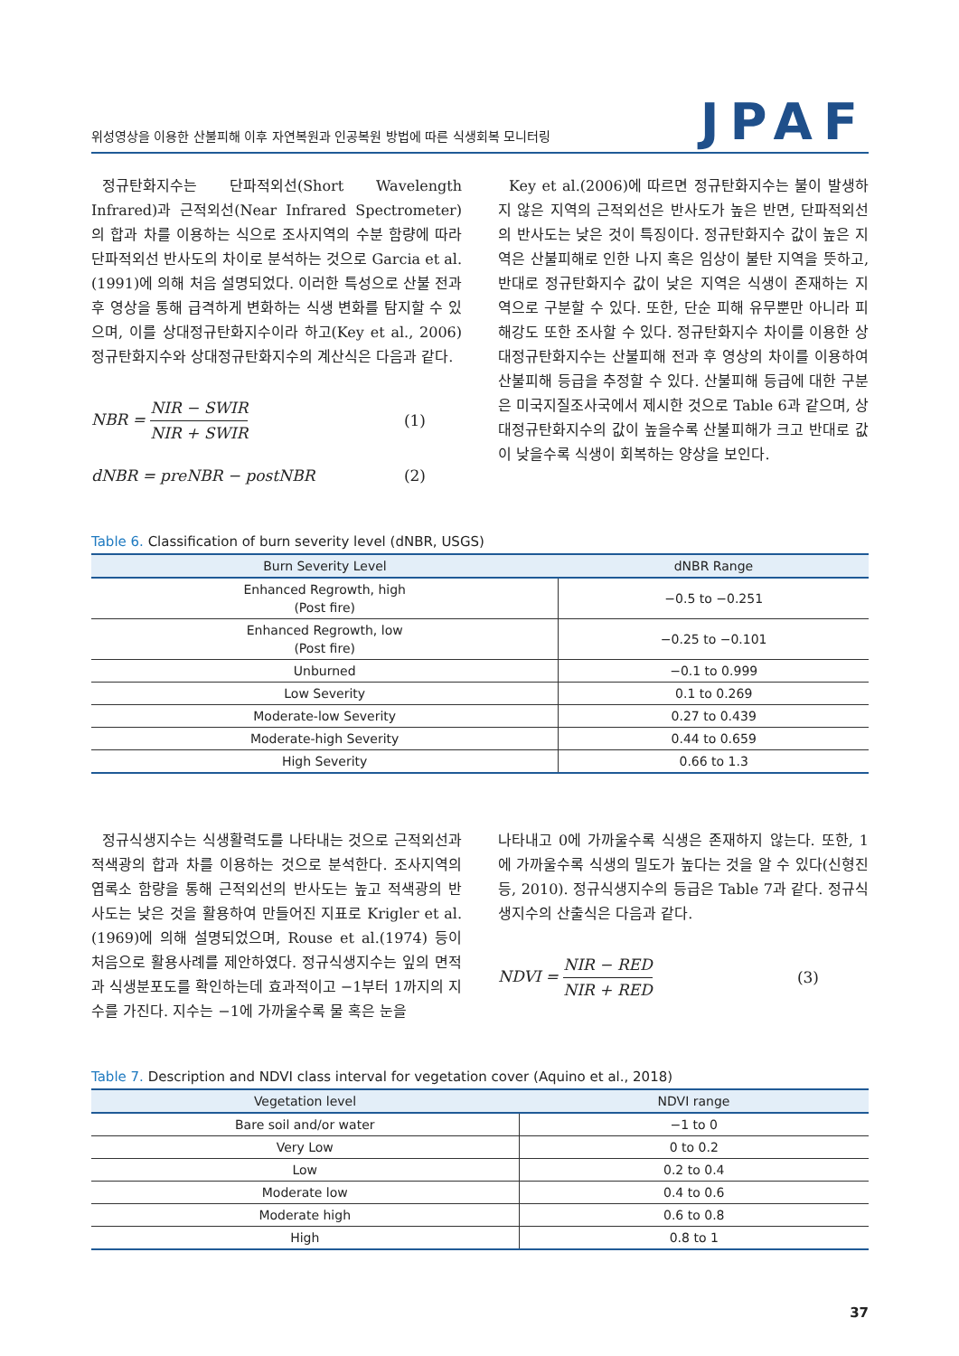위성영상을 이용한 산불피해 이후 자연복원과 인공복원 방법에 따른 식생회복 모니터링 JPAF
정규탄화지수는 단파적외선(Short Wavelength Infrared)과 근적외선(Near Infrared Spectrometer)의 합과 차를 이용하는 식으로 조사지역의 수분 함량에 따라 단파적외선 반사도의 차이로 분석하는 것으로 Garcia et al.(1991)에 의해 처음 설명되었다. 이러한 특성으로 산불 전과 후 영상을 통해 급격하게 변화하는 식생 변화를 탐지할 수 있으며, 이를 상대정규탄화지수이라 하고(Key et al., 2006) 정규탄화지수와 상대정규탄화지수의 계산식은 다음과 같다.
NBR = NIR − SWIR NIR + SWIR (1)
dNBR = preNBR − postNBR (2)
Key et al.(2006)에 따르면 정규탄화지수는 불이 발생하지 않은 지역의 근적외선은 반사도가 높은 반면, 단파적외선의 반사도는 낮은 것이 특징이다. 정규탄화지수 값이 높은 지역은 산불피해로 인한 나지 혹은 임상이 불탄 지역을 뜻하고, 반대로 정규탄화지수 값이 낮은 지역은 식생이 존재하는 지역으로 구분할 수 있다. 또한, 단순 피해 유무뿐만 아니라 피해강도 또한 조사할 수 있다. 정규탄화지수 차이를 이용한 상대정규탄화지수는 산불피해 전과 후 영상의 차이를 이용하여 산불피해 등급을 추정할 수 있다. 산불피해 등급에 대한 구분은 미국지질조사국에서 제시한 것으로 Table 6과 같으며, 상대정규탄화지수의 값이 높을수록 산불피해가 크고 반대로 값이 낮을수록 식생이 회복하는 양상을 보인다.
Table 6. Classification of burn severity level (dNBR, USGS)
| Burn Severity Level | dNBR Range |
| --- | --- |
| Enhanced Regrowth, high (Post fire) | −0.5 to −0.251 |
| Enhanced Regrowth, low (Post fire) | −0.25 to −0.101 |
| Unburned | −0.1 to 0.999 |
| Low Severity | 0.1 to 0.269 |
| Moderate-low Severity | 0.27 to 0.439 |
| Moderate-high Severity | 0.44 to 0.659 |
| High Severity | 0.66 to 1.3 |
정규식생지수는 식생활력도를 나타내는 것으로 근적외선과 적색광의 합과 차를 이용하는 것으로 분석한다. 조사지역의 엽록소 함량을 통해 근적외선의 반사도는 높고 적색광의 반사도는 낮은 것을 활용하여 만들어진 지표로 Krigler et al.(1969)에 의해 설명되었으며, Rouse et al.(1974) 등이 처음으로 활용사례를 제안하였다. 정규식생지수는 잎의 면적과 식생분포도를 확인하는데 효과적이고 −1부터 1까지의 지수를 가진다. 지수는 −1에 가까울수록 물 혹은 눈을
나타내고 0에 가까울수록 식생은 존재하지 않는다. 또한, 1에 가까울수록 식생의 밀도가 높다는 것을 알 수 있다(신형진 등, 2010). 정규식생지수의 등급은 Table 7과 같다. 정규식생지수의 산출식은 다음과 같다.
NDVI = NIR − RED NIR + RED (3)
Table 7. Description and NDVI class interval for vegetation cover (Aquino et al., 2018)
| Vegetation level | NDVI range |
| --- | --- |
| Bare soil and/or water | −1 to 0 |
| Very Low | 0 to 0.2 |
| Low | 0.2 to 0.4 |
| Moderate low | 0.4 to 0.6 |
| Moderate high | 0.6 to 0.8 |
| High | 0.8 to 1 |
37